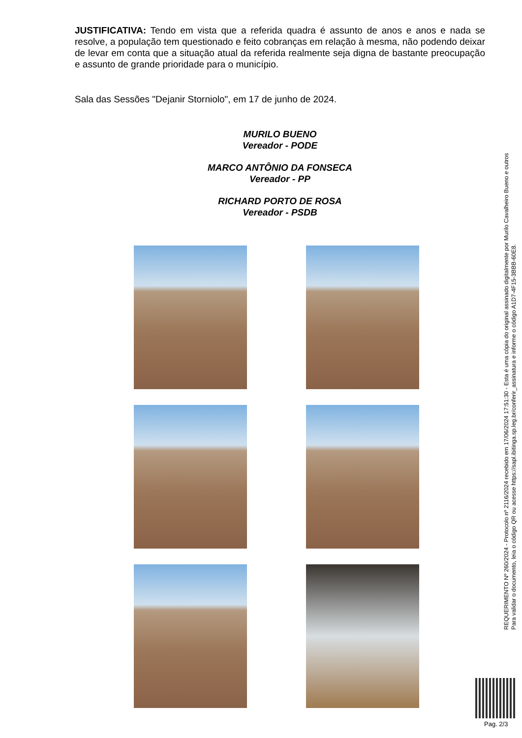JUSTIFICATIVA: Tendo em vista que a referida quadra é assunto de anos e anos e nada se resolve, a população tem questionado e feito cobranças em relação à mesma, não podendo deixar de levar em conta que a situação atual da referida realmente seja digna de bastante preocupação e assunto de grande prioridade para o município.
Sala das Sessões "Dejanir Storniolo", em 17 de junho de 2024.
MURILO BUENO
Vereador - PODE
MARCO ANTÔNIO DA FONSECA
Vereador - PP
RICHARD PORTO DE ROSA
Vereador - PSDB
REQUERIMENTO Nº 260/2024 - Protocolo nº 2116/2024 recebido em 17/06/2024 17:51:30 - Esta é uma cópia do original assinado digitalmente por Murilo Cavalheiro Bueno e outros
Para validar o documento, leia o código QR ou acesse https://sapl.ibitinga.sp.leg.br/conferir_assinatura e informe o código A1D7-4F15-3BBB-60E8.
Pag. 2/3